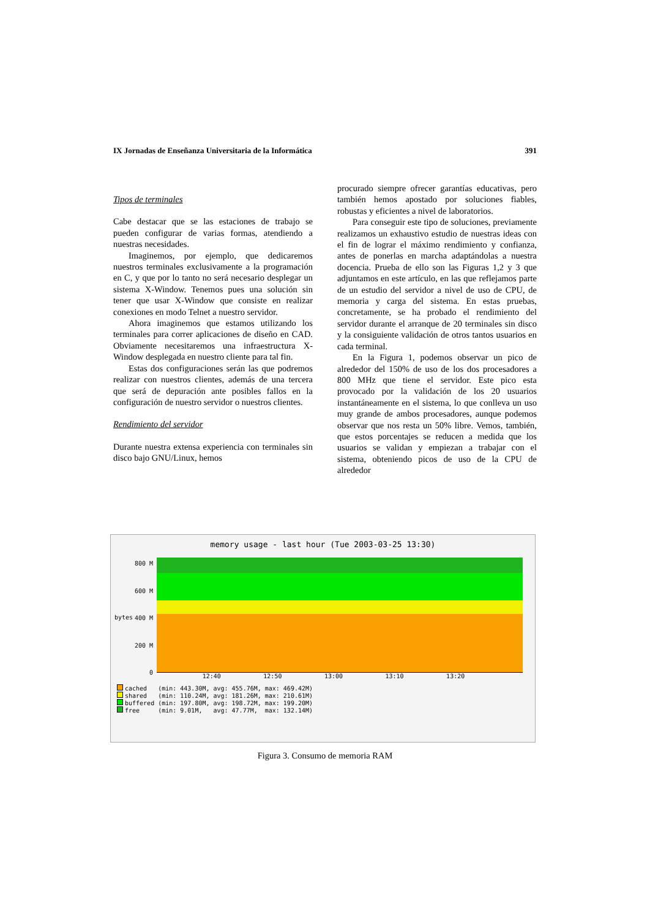IX Jornadas de Enseñanza Universitaria de la Informática 391
Tipos de terminales
Cabe destacar que se las estaciones de trabajo se pueden configurar de varias formas, atendiendo a nuestras necesidades.
Imaginemos, por ejemplo, que dedicaremos nuestros terminales exclusivamente a la programación en C, y que por lo tanto no será necesario desplegar un sistema X-Window. Tenemos pues una solución sin tener que usar X-Window que consiste en realizar conexiones en modo Telnet a nuestro servidor.
Ahora imaginemos que estamos utilizando los terminales para correr aplicaciones de diseño en CAD. Obviamente necesitaremos una infraestructura X-Window desplegada en nuestro cliente para tal fin.
Estas dos configuraciones serán las que podremos realizar con nuestros clientes, además de una tercera que será de depuración ante posibles fallos en la configuración de nuestro servidor o nuestros clientes.
Rendimiento del servidor
Durante nuestra extensa experiencia con terminales sin disco bajo GNU/Linux, hemos
procurado siempre ofrecer garantías educativas, pero también hemos apostado por soluciones fiables, robustas y eficientes a nivel de laboratorios.
Para conseguir este tipo de soluciones, previamente realizamos un exhaustivo estudio de nuestras ideas con el fin de lograr el máximo rendimiento y confianza, antes de ponerlas en marcha adaptándolas a nuestra docencia. Prueba de ello son las Figuras 1,2 y 3 que adjuntamos en este artículo, en las que reflejamos parte de un estudio del servidor a nivel de uso de CPU, de memoria y carga del sistema. En estas pruebas, concretamente, se ha probado el rendimiento del servidor durante el arranque de 20 terminales sin disco y la consiguiente validación de otros tantos usuarios en cada terminal.
En la Figura 1, podemos observar un pico de alrededor del 150% de uso de los dos procesadores a 800 MHz que tiene el servidor. Este pico esta provocado por la validación de los 20 usuarios instantáneamente en el sistema, lo que conlleva un uso muy grande de ambos procesadores, aunque podemos observar que nos resta un 50% libre. Vemos, también, que estos porcentajes se reducen a medida que los usuarios se validan y empiezan a trabajar con el sistema, obteniendo picos de uso de la CPU de alrededor
memory usage - last hour (Tue 2003-03-25 13:30)
800 M
600 M
400 M
200 M
0
bytes
12:40 12:50 13:00 13:10 13:20
| cached | (min: 443.30M, | avg: 455.76M, | max: 469.42M) |
| shared | (min: 110.24M, | avg: 181.26M, | max: 210.61M) |
| buffered | (min: 197.80M, | avg: 198.72M, | max: 199.20M) |
| free | (min: 9.01M, | avg: 47.77M, | max: 132.14M) |
Figura 3. Consumo de memoria RAM